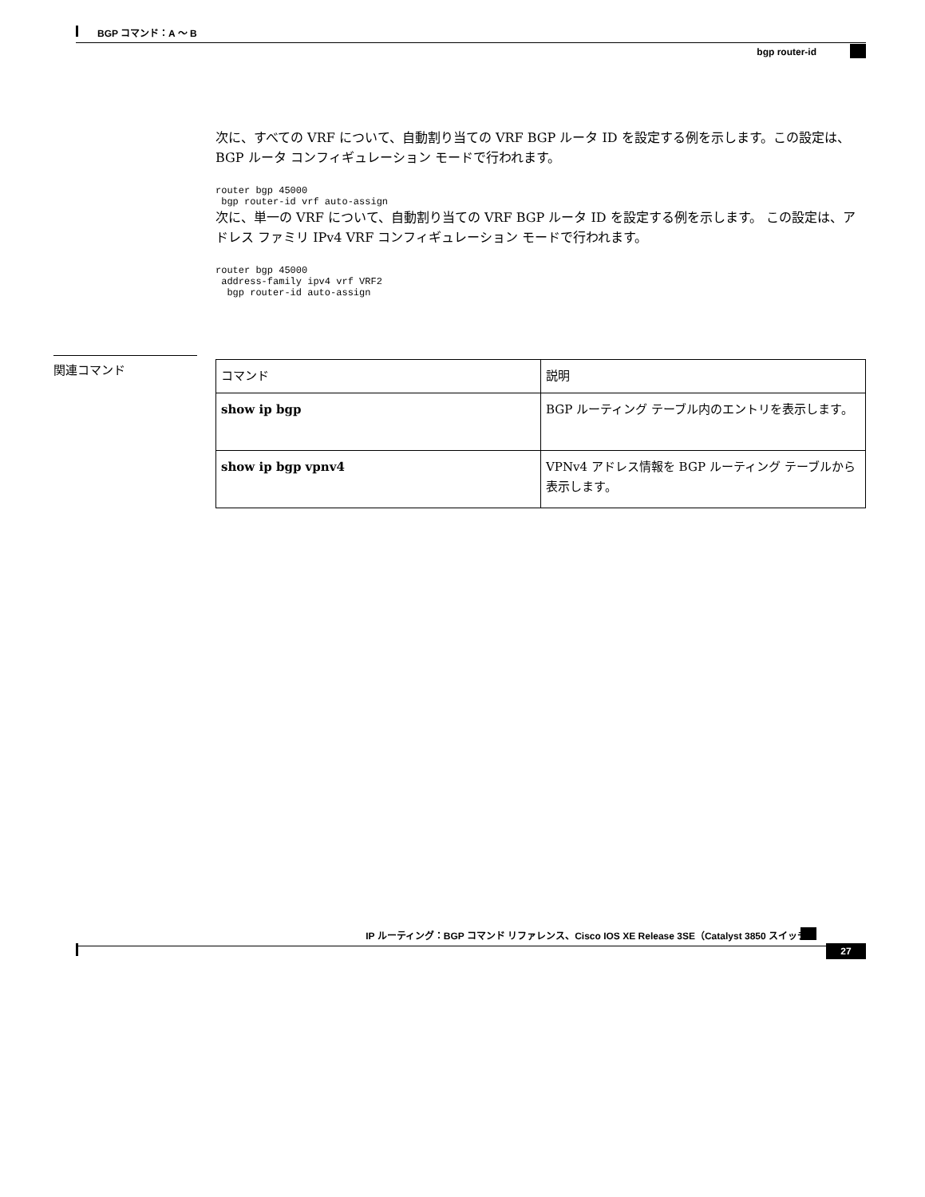BGP コマンド：A ～ B
bgp router-id
次に、すべての VRF について、自動割り当ての VRF BGP ルータ ID を設定する例を示します。この設定は、BGP ルータ コンフィギュレーション モードで行われます。
router bgp 45000
 bgp router-id vrf auto-assign
次に、単一の VRF について、自動割り当ての VRF BGP ルータ ID を設定する例を示します。 この設定は、アドレス ファミリ IPv4 VRF コンフィギュレーション モードで行われます。
router bgp 45000
 address-family ipv4 vrf VRF2
  bgp router-id auto-assign
関連コマンド
| コマンド | 説明 |
| --- | --- |
| show ip bgp | BGP ルーティング テーブル内のエントリを表示します。 |
| show ip bgp vpnv4 | VPNv4 アドレス情報を BGP ルーティング テーブルから表示します。 |
IP ルーティング：BGP コマンド リファレンス、Cisco IOS XE Release 3SE（Catalyst 3850 スイッチ）
27